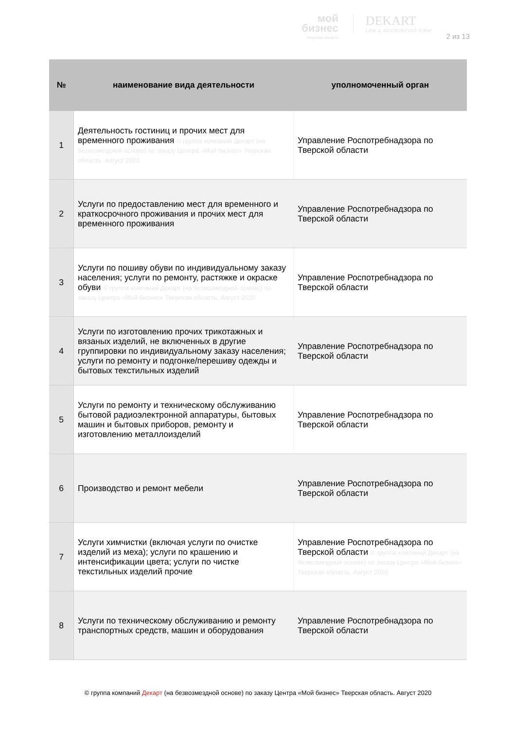мой
бизнес
Тверская область
DEKART
LAW & ACCOUNTING FIRM
2 из 13
| № | наименование вида деятельности | уполномоченный орган |
| --- | --- | --- |
| 1 | Деятельность гостиниц и прочих мест для временного проживания © группа компаний Декарт (на безвозмездной основе) по заказу Центра «Мой бизнес» Тверская область. Август 2020 | Управление Роспотребнадзора по Тверской области |
| 2 | Услуги по предоставлению мест для временного и краткосрочного проживания и прочих мест для временного проживания | Управление Роспотребнадзора по Тверской области |
| 3 | Услуги по пошиву обуви по индивидуальному заказу населения; услуги по ремонту, растяжке и окраске обуви © группа компаний Декарт (на безвозмездной основе) по заказу Центра «Мой бизнес» Тверская область. Август 2020 | Управление Роспотребнадзора по Тверской области |
| 4 | Услуги по изготовлению прочих трикотажных и вязаных изделий, не включенных в другие группировки по индивидуальному заказу населения; услуги по ремонту и подгонке/перешиву одежды и бытовых текстильных изделий | Управление Роспотребнадзора по Тверской области |
| 5 | Услуги по ремонту и техническому обслуживанию бытовой радиоэлектронной аппаратуры, бытовых машин и бытовых приборов, ремонту и изготовлению металлоизделий | Управление Роспотребнадзора по Тверской области |
| 6 | Производство и ремонт мебели | Управление Роспотребнадзора по Тверской области |
| 7 | Услуги химчистки (включая услуги по очистке изделий из меха); услуги по крашению и интенсификации цвета; услуги по чистке текстильных изделий прочие | Управление Роспотребнадзора по Тверской области © группа компаний Декарт (на безвозмездной основе) по заказу Центра «Мой бизнес» Тверская область. Август 2020 |
| 8 | Услуги по техническому обслуживанию и ремонту транспортных средств, машин и оборудования | Управление Роспотребнадзора по Тверской области |
© группа компаний Декарт (на безвозмездной основе) по заказу Центра «Мой бизнес» Тверская область. Август 2020